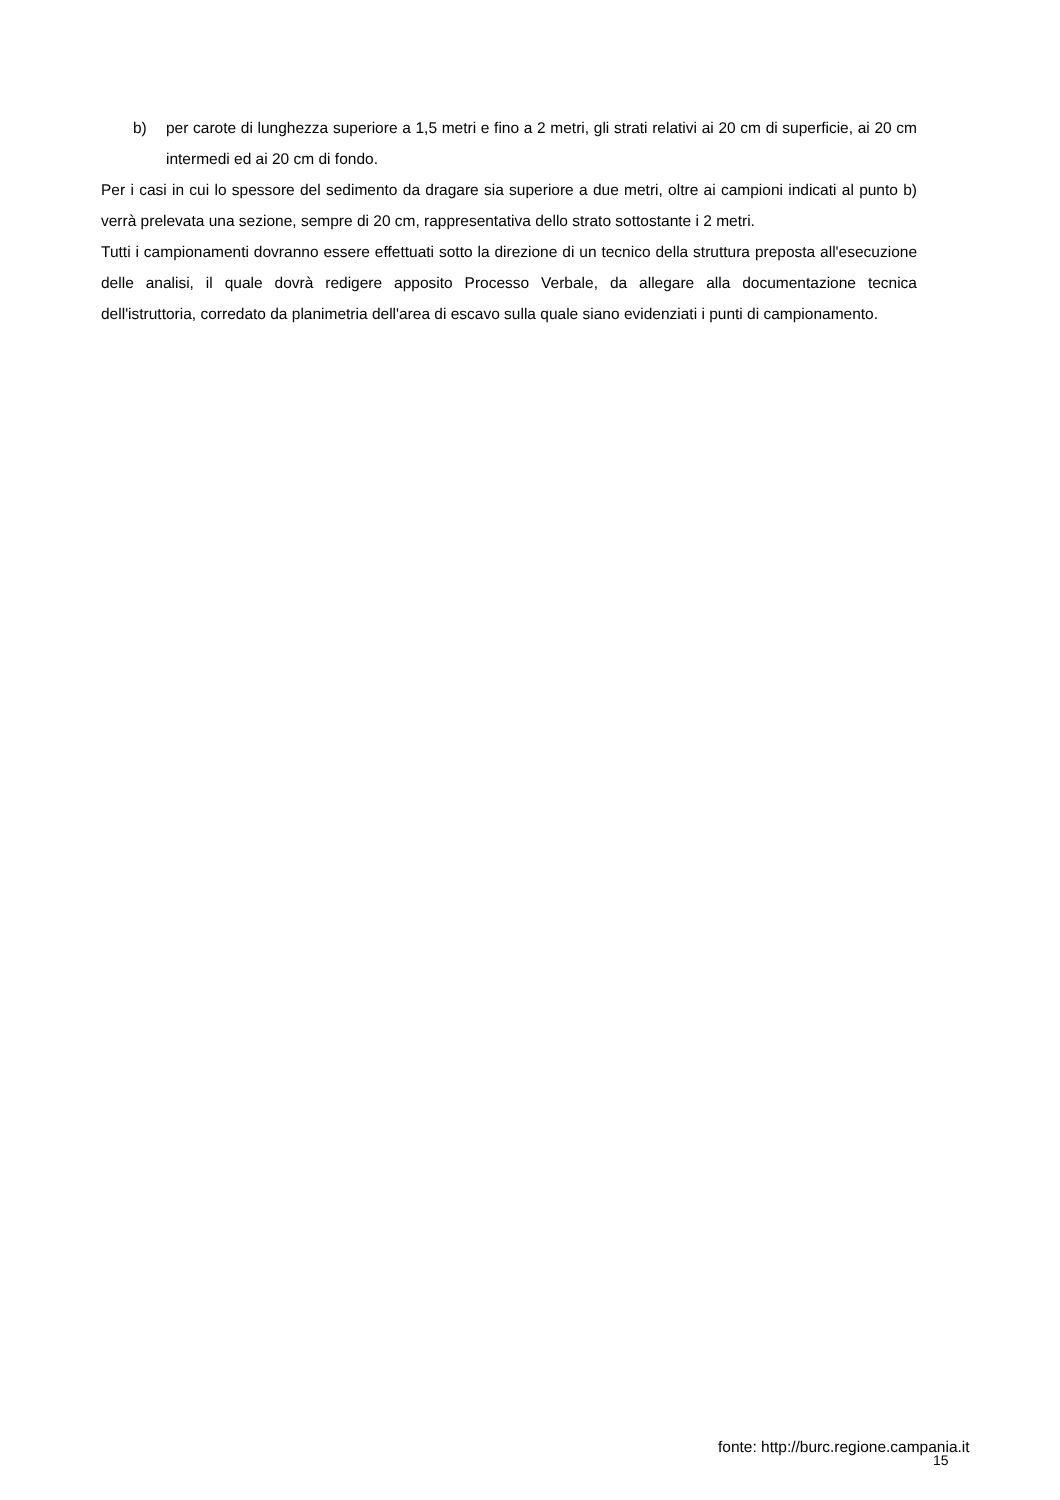b) per carote di lunghezza superiore a 1,5 metri e fino a 2 metri, gli strati relativi ai 20 cm di superficie, ai 20 cm intermedi ed ai 20 cm di fondo.
Per i casi in cui lo spessore del sedimento da dragare sia superiore a due metri, oltre ai campioni indicati al punto b) verrà prelevata una sezione, sempre di 20 cm, rappresentativa dello strato sottostante i 2 metri.
Tutti i campionamenti dovranno essere effettuati sotto la direzione di un tecnico della struttura preposta all'esecuzione delle analisi, il quale dovrà redigere apposito Processo Verbale, da allegare alla documentazione tecnica dell'istruttoria, corredato da planimetria dell'area di escavo sulla quale siano evidenziati i punti di campionamento.
fonte: http://burc.regione.campania.it
15